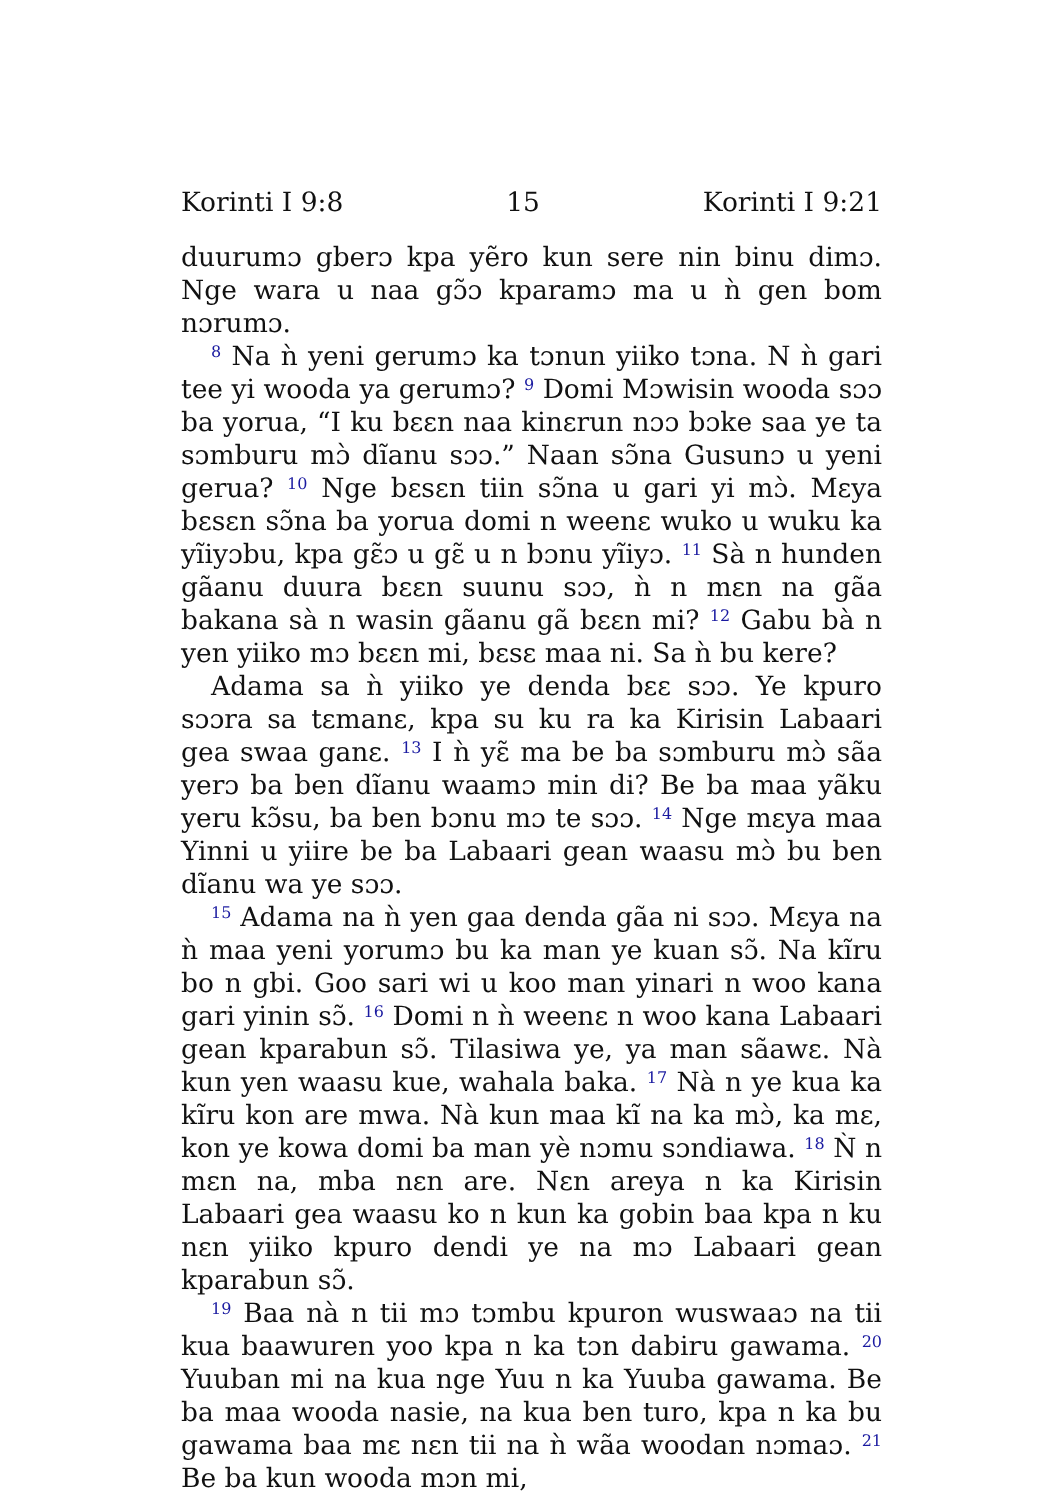Korinti I 9:8 15 Korinti I 9:21
duurumɔ gberɔ kpa yẽro kun sere nin binu dimɔ. Nge wara u naa gɔ̃ɔ kparamɔ ma u ǹ gen bom nɔrumɔ.
<sup>8</sup> Na ǹ yeni gerumɔ ka tɔnun yiiko tɔna. N ǹ gari tee yi wooda ya gerumɔ? <sup>9</sup> Domi Mɔwisin wooda sɔɔ ba yorua, “I ku bɛɛn naa kinɛrun nɔɔ bɔke saa ye ta sɔmburu mɔ̀ dĩanu sɔɔ.” Naan sɔ̃na Gusunɔ u yeni gerua? <sup>10</sup> Nge bɛsɛn tiin sɔ̃na u gari yi mɔ̀. Mɛya bɛsɛn sɔ̃na ba yorua domi n weenɛ wuko u wuku ka yĩiyɔbu, kpa gɛ̃ɔ u gɛ̃ u n bɔnu yĩiyɔ. <sup>11</sup> Sà n hunden gãanu duura bɛɛn suunu sɔɔ, ǹ n mɛn na gãa bakana sà n wasin gãanu gã bɛɛn mi? <sup>12</sup> Gabu bà n yen yiiko mɔ bɛɛn mi, bɛsɛ maa ni. Sa ǹ bu kere?
Adama sa ǹ yiiko ye denda bɛɛ sɔɔ. Ye kpuro sɔɔra sa tɛmanɛ, kpa su ku ra ka Kirisin Labaari gea swaa ganɛ. <sup>13</sup> I ǹ yɛ̃ ma be ba sɔmburu mɔ̀ sãa yerɔ ba ben dĩanu waamɔ min di? Be ba maa yãku yeru kɔ̃su, ba ben bɔnu mɔ te sɔɔ. <sup>14</sup> Nge mɛya maa Yinni u yiire be ba Labaari gean waasu mɔ̀ bu ben dĩanu wa ye sɔɔ.
<sup>15</sup> Adama na ǹ yen gaa denda gãa ni sɔɔ. Mɛya na ǹ maa yeni yorumɔ bu ka man ye kuan sɔ̃. Na kĩru bo n gbi. Goo sari wi u koo man yinari n woo kana gari yinin sɔ̃. <sup>16</sup> Domi n ǹ weenɛ n woo kana Labaari gean kparabun sɔ̃. Tilasiwa ye, ya man sãawɛ. Nà kun yen waasu kue, wahala baka. <sup>17</sup> Nà n ye kua ka kĩru kon are mwa. Nà kun maa kĩ na ka mɔ̀, ka mɛ, kon ye kowa domi ba man yè nɔmu sɔndiawa. <sup>18</sup> Ǹ n mɛn na, mba nɛn are. Nɛn areya n ka Kirisin Labaari gea waasu ko n kun ka gobin baa kpa n ku nɛn yiiko kpuro dendi ye na mɔ Labaari gean kparabun sɔ̃.
<sup>19</sup> Baa nà n tii mɔ tɔmbu kpuron wuswaaɔ na tii kua baawuren yoo kpa n ka tɔn dabiru gawama. <sup>20</sup> Yuuban mi na kua nge Yuu n ka Yuuba gawama. Be ba maa wooda nasie, na kua ben turo, kpa n ka bu gawama baa mɛ nɛn tii na ǹ wãa woodan nɔmaɔ. <sup>21</sup> Be ba kun wooda mɔn mi,